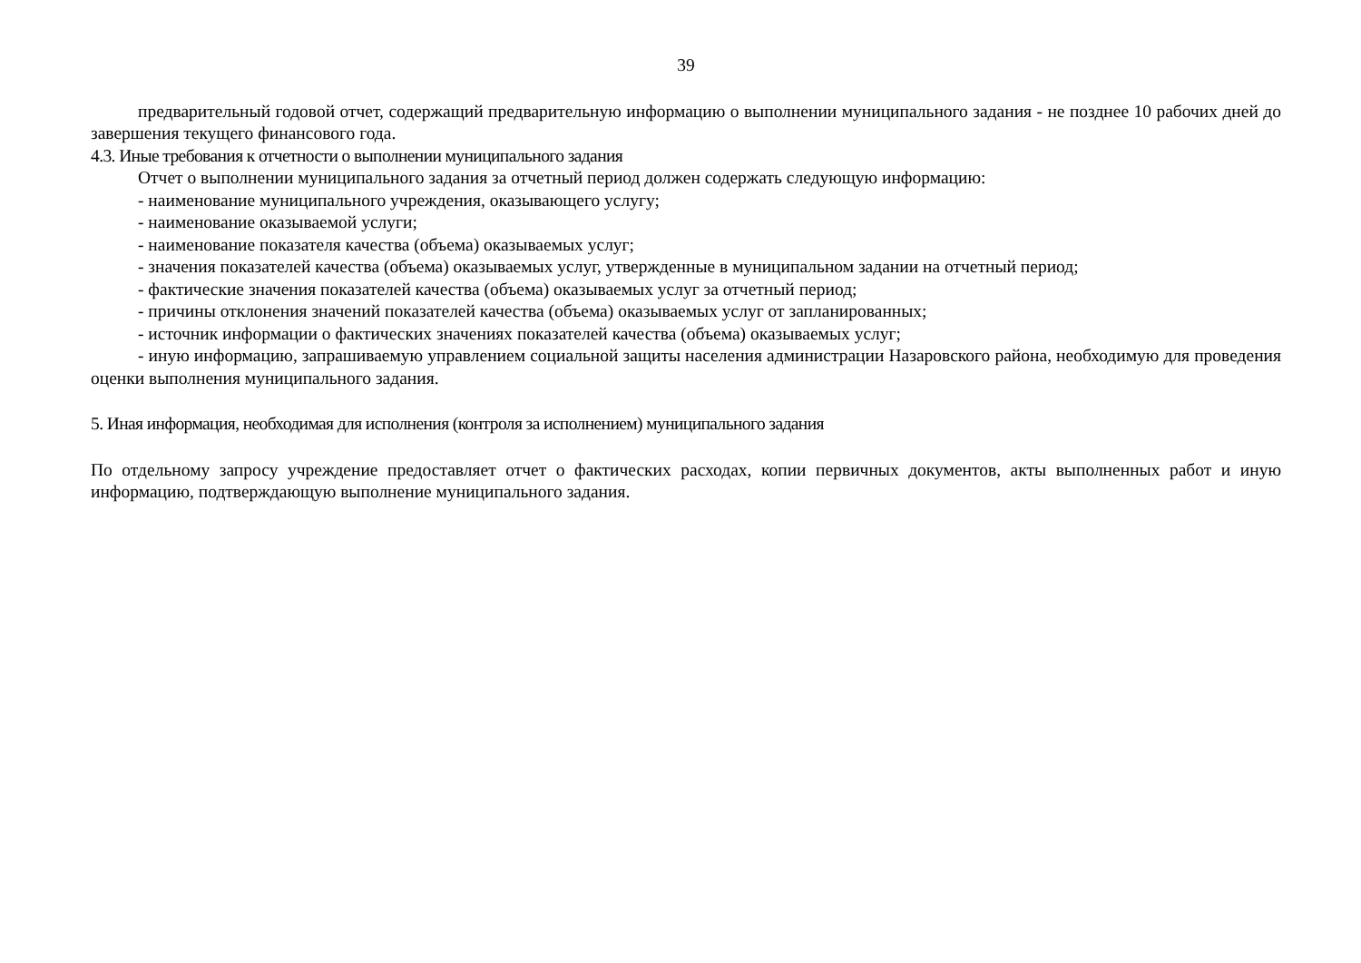39
предварительный годовой отчет, содержащий предварительную информацию о выполнении муниципального задания - не позднее 10 рабочих дней до завершения текущего финансового года.
4.3. Иные требования к отчетности о выполнении муниципального задания
Отчет о выполнении муниципального задания за отчетный период должен содержать следующую информацию:
- наименование муниципального учреждения, оказывающего услугу;
- наименование оказываемой услуги;
- наименование показателя качества (объема) оказываемых услуг;
- значения показателей качества (объема) оказываемых услуг, утвержденные в муниципальном задании на отчетный период;
- фактические значения показателей качества (объема) оказываемых услуг за отчетный период;
- причины отклонения значений показателей качества (объема) оказываемых услуг от запланированных;
- источник информации о фактических значениях показателей качества (объема) оказываемых услуг;
- иную информацию, запрашиваемую управлением социальной защиты населения администрации Назаровского района, необходимую для проведения оценки выполнения муниципального задания.
5. Иная информация, необходимая для исполнения (контроля за исполнением) муниципального задания
По отдельному запросу учреждение предоставляет отчет о фактических расходах, копии первичных документов, акты выполненных работ и иную информацию, подтверждающую выполнение муниципального задания.